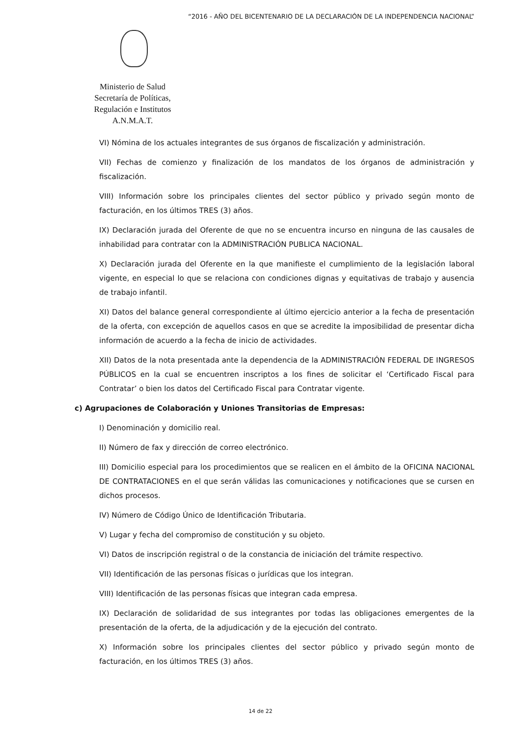“2016 - AÑO DEL BICENTENARIO DE LA DECLARACIÓN DE LA INDEPENDENCIA NACIONAL”
Ministerio de Salud
Secretaría de Políticas,
Regulación e Institutos
A.N.M.A.T.
VI) Nómina de los actuales integrantes de sus órganos de fiscalización y administración.
VII) Fechas de comienzo y finalización de los mandatos de los órganos de administración y fiscalización.
VIII) Información sobre los principales clientes del sector público y privado según monto de facturación, en los últimos TRES (3) años.
IX) Declaración jurada del Oferente de que no se encuentra incurso en ninguna de las causales de inhabilidad para contratar con la ADMINISTRACIÓN PUBLICA NACIONAL.
X) Declaración jurada del Oferente en la que manifieste el cumplimiento de la legislación laboral vigente, en especial lo que se relaciona con condiciones dignas y equitativas de trabajo y ausencia de trabajo infantil.
XI) Datos del balance general correspondiente al último ejercicio anterior a la fecha de presentación de la oferta, con excepción de aquellos casos en que se acredite la imposibilidad de presentar dicha información de acuerdo a la fecha de inicio de actividades.
XII) Datos de la nota presentada ante la dependencia de la ADMINISTRACIÓN FEDERAL DE INGRESOS PÚBLICOS en la cual se encuentren inscriptos a los fines de solicitar el ‘Certificado Fiscal para Contratar’ o bien los datos del Certificado Fiscal para Contratar vigente.
c) Agrupaciones de Colaboración y Uniones Transitorias de Empresas:
I) Denominación y domicilio real.
II) Número de fax y dirección de correo electrónico.
III) Domicilio especial para los procedimientos que se realicen en el ámbito de la OFICINA NACIONAL DE CONTRATACIONES en el que serán válidas las comunicaciones y notificaciones que se cursen en dichos procesos.
IV) Número de Código Único de Identificación Tributaria.
V) Lugar y fecha del compromiso de constitución y su objeto.
VI) Datos de inscripción registral o de la constancia de iniciación del trámite respectivo.
VII) Identificación de las personas físicas o jurídicas que los integran.
VIII) Identificación de las personas físicas que integran cada empresa.
IX) Declaración de solidaridad de sus integrantes por todas las obligaciones emergentes de la presentación de la oferta, de la adjudicación y de la ejecución del contrato.
X) Información sobre los principales clientes del sector público y privado según monto de facturación, en los últimos TRES (3) años.
14 de 22